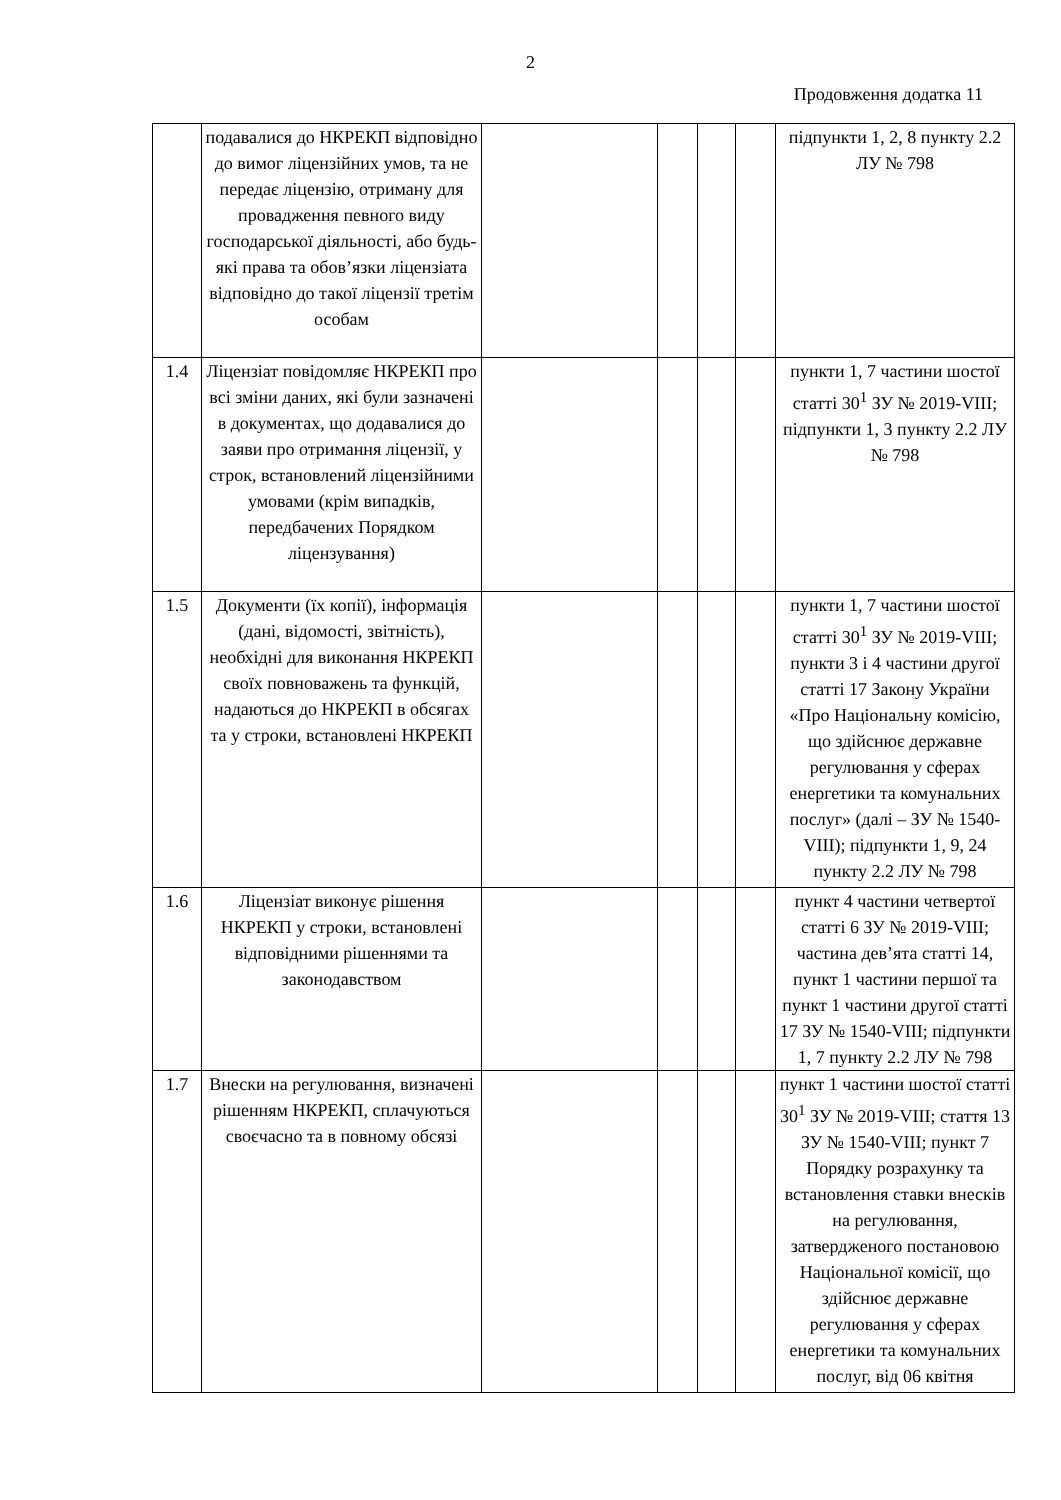2
Продовження додатка 11
| | подавалися до НКРЕКП відповідно до вимог ліцензійних умов, та не передає ліцензію, отриману для провадження певного виду господарської діяльності, або будь-які права та обов’язки ліцензіата відповідно до такої ліцензії третім особам | | | | | підпункти 1, 2, 8 пункту 2.2 ЛУ № 798 |
| 1.4 | Ліцензіат повідомляє НКРЕКП про всі зміни даних, які були зазначені в документах, що додавалися до заяви про отримання ліцензії, у строк, встановлений ліцензійними умовами (крім випадків, передбачених Порядком ліцензування) | | | | | пункти 1, 7 частини шостої статті 30<sup>1</sup> ЗУ № 2019-VIII; підпункти 1, 3 пункту 2.2 ЛУ № 798 |
| 1.5 | Документи (їх копії), інформація (дані, відомості, звітність), необхідні для виконання НКРЕКП своїх повноважень та функцій, надаються до НКРЕКП в обсягах та у строки, встановлені НКРЕКП | | | | | пункти 1, 7 частини шостої статті 30<sup>1</sup> ЗУ № 2019-VIII; пункти 3 і 4 частини другої статті 17 Закону України «Про Національну комісію, що здійснює державне регулювання у сферах енергетики та комунальних послуг» (далі – ЗУ № 1540-VIII); підпункти 1, 9, 24 пункту 2.2 ЛУ № 798 |
| 1.6 | Ліцензіат виконує рішення НКРЕКП у строки, встановлені відповідними рішеннями та законодавством | | | | | пункт 4 частини четвертої статті 6 ЗУ № 2019-VIII; частина дев’ята статті 14, пункт 1 частини першої та пункт 1 частини другої статті 17 ЗУ № 1540-VIII; підпункти 1, 7 пункту 2.2 ЛУ № 798 |
| 1.7 | Внески на регулювання, визначені рішенням НКРЕКП, сплачуються своєчасно та в повному обсязі | | | | | пункт 1 частини шостої статті 30<sup>1</sup> ЗУ № 2019-VIII; стаття 13 ЗУ № 1540-VIII; пункт 7 Порядку розрахунку та встановлення ставки внесків на регулювання, затвердженого постановою Національної комісії, що здійснює державне регулювання у сферах енергетики та комунальних послуг, від 06 квітня |